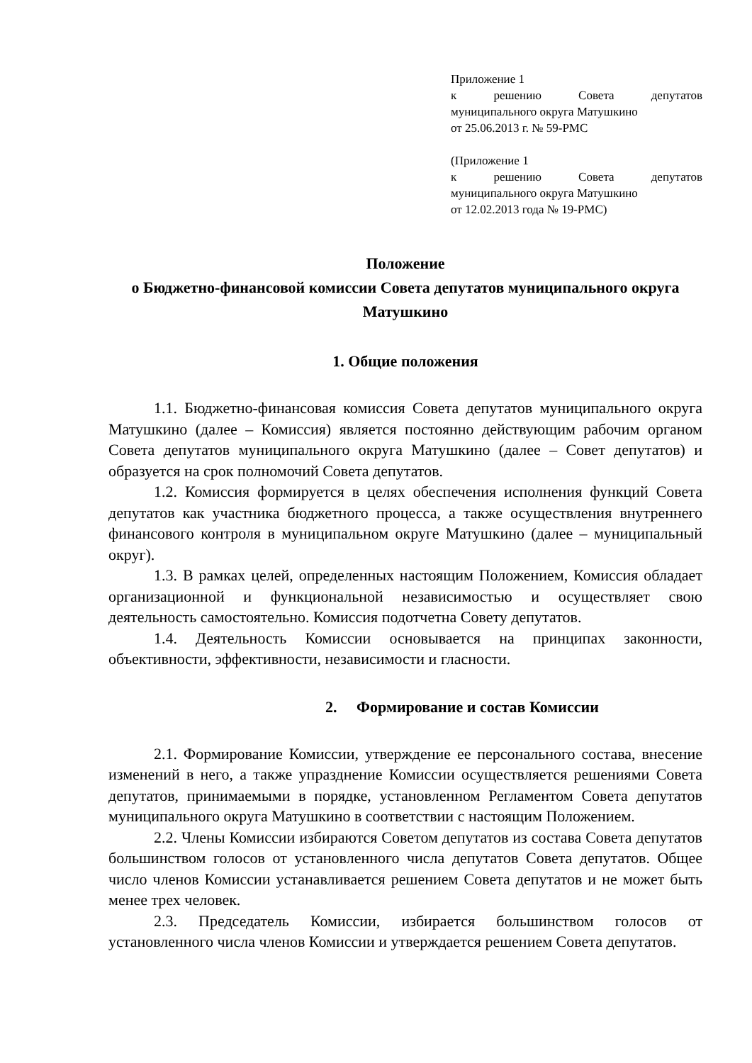Приложение 1
к решению Совета депутатов
муниципального округа Матушкино
от 25.06.2013 г. № 59-РМС
(Приложение 1
к решению Совета депутатов
муниципального округа Матушкино
от 12.02.2013 года № 19-РМС)
Положение
о Бюджетно-финансовой комиссии Совета депутатов муниципального округа Матушкино
1. Общие положения
1.1. Бюджетно-финансовая комиссия Совета депутатов муниципального округа Матушкино (далее – Комиссия) является постоянно действующим рабочим органом Совета депутатов муниципального округа Матушкино (далее – Совет депутатов) и образуется на срок полномочий Совета депутатов.
1.2. Комиссия формируется в целях обеспечения исполнения функций Совета депутатов как участника бюджетного процесса, а также осуществления внутреннего финансового контроля в муниципальном округе Матушкино (далее – муниципальный округ).
1.3. В рамках целей, определенных настоящим Положением, Комиссия обладает организационной и функциональной независимостью и осуществляет свою деятельность самостоятельно. Комиссия подотчетна Совету депутатов.
1.4. Деятельность Комиссии основывается на принципах законности, объективности, эффективности, независимости и гласности.
2. Формирование и состав Комиссии
2.1. Формирование Комиссии, утверждение ее персонального состава, внесение изменений в него, а также упразднение Комиссии осуществляется решениями Совета депутатов, принимаемыми в порядке, установленном Регламентом Совета депутатов муниципального округа Матушкино в соответствии с настоящим Положением.
2.2. Члены Комиссии избираются Советом депутатов из состава Совета депутатов большинством голосов от установленного числа депутатов Совета депутатов. Общее число членов Комиссии устанавливается решением Совета депутатов и не может быть менее трех человек.
2.3. Председатель Комиссии, избирается большинством голосов от установленного числа членов Комиссии и утверждается решением Совета депутатов.